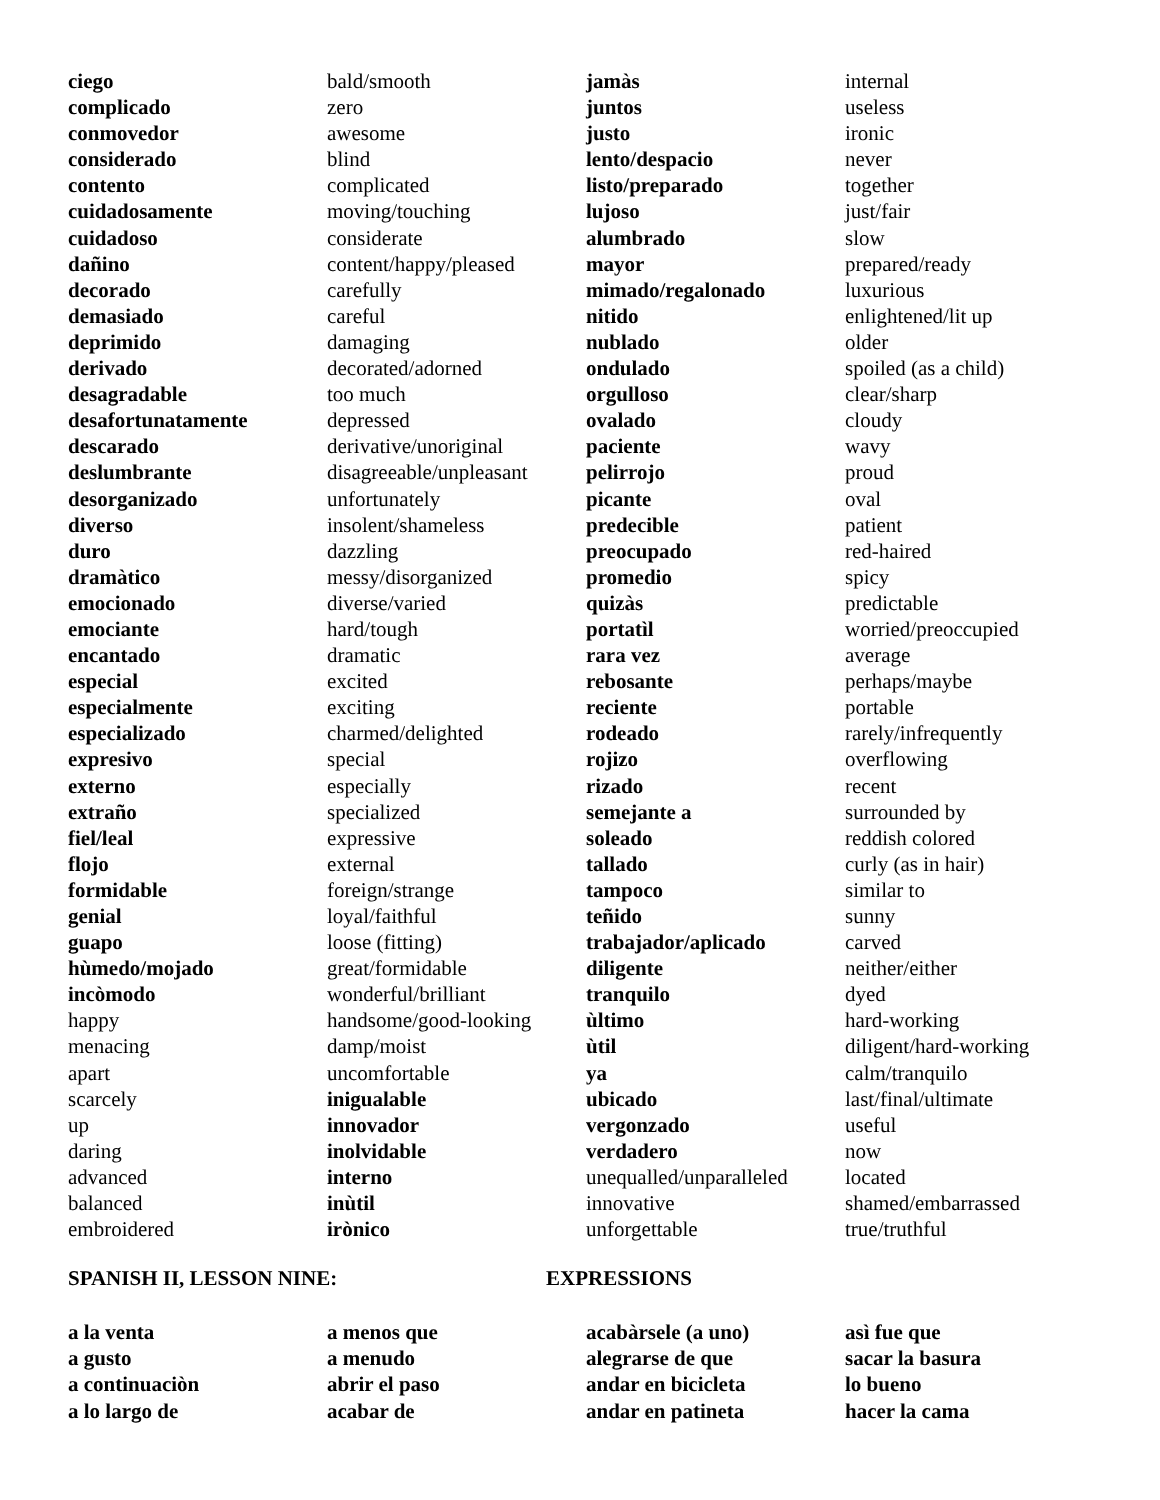ciego
complicado
conmovedor
considerado
contento
cuidadosamente
cuidadoso
dañino
decorado
demasiado
deprimido
derivado
desagradable
desafortunatamente
descarado
deslumbrante
desorganizado
diverso
duro
dramàtico
emocionado
emociante
encantado
especial
especialmente
especializado
expresivo
externo
extraño
fiel/leal
flojo
formidable
genial
guapo
hùmedo/mojado
incòmodo
happy
menacing
apart
scarcely
up
daring
advanced
balanced
embroidered
bald/smooth
zero
awesome
blind
complicated
moving/touching
considerate
content/happy/pleased
carefully
careful
damaging
decorated/adorned
too much
depressed
derivative/unoriginal
disagreeable/unpleasant
unfortunately
insolent/shameless
dazzling
messy/disorganized
diverse/varied
hard/tough
dramatic
excited
exciting
charmed/delighted
special
especially
specialized
expressive
external
foreign/strange
loyal/faithful
loose (fitting)
great/formidable
wonderful/brilliant
handsome/good-looking
damp/moist
uncomfortable
inigualable
innovador
inolvidable
interno
inùtil
irònico
jamàs
juntos
justo
lento/despacio
listo/preparado
lujoso
alumbrado
mayor
mimado/regalonado
nitido
nublado
ondulado
orgulloso
ovalado
paciente
pelirrojo
picante
predecible
preocupado
promedio
quizàs
portatìl
rara vez
rebosante
reciente
rodeado
rojizo
rizado
semejante a
soleado
tallado
tampoco
teñido
trabajador/aplicado
diligente
tranquilo
ùltimo
ùtil
ya
ubicado
vergonzado
verdadero
unequalled/unparalleled
innovative
unforgettable
internal
useless
ironic
never
together
just/fair
slow
prepared/ready
luxurious
enlightened/lit up
older
spoiled (as a child)
clear/sharp
cloudy
wavy
proud
oval
patient
red-haired
spicy
predictable
worried/preoccupied
average
perhaps/maybe
portable
rarely/infrequently
overflowing
recent
surrounded by
reddish colored
curly (as in hair)
similar to
sunny
carved
neither/either
dyed
hard-working
diligent/hard-working
calm/tranquilo
last/final/ultimate
useful
now
located
shamed/embarrassed
true/truthful
SPANISH II, LESSON NINE: EXPRESSIONS
a la venta
a gusto
a continuaciòn
a lo largo de a menos que
a menudo
abrir el paso
acabar de acabàrsele (a uno)
alegrarse de que
andar en bicicleta
andar en patineta asì fue que
sacar la basura
lo bueno
hacer la cama